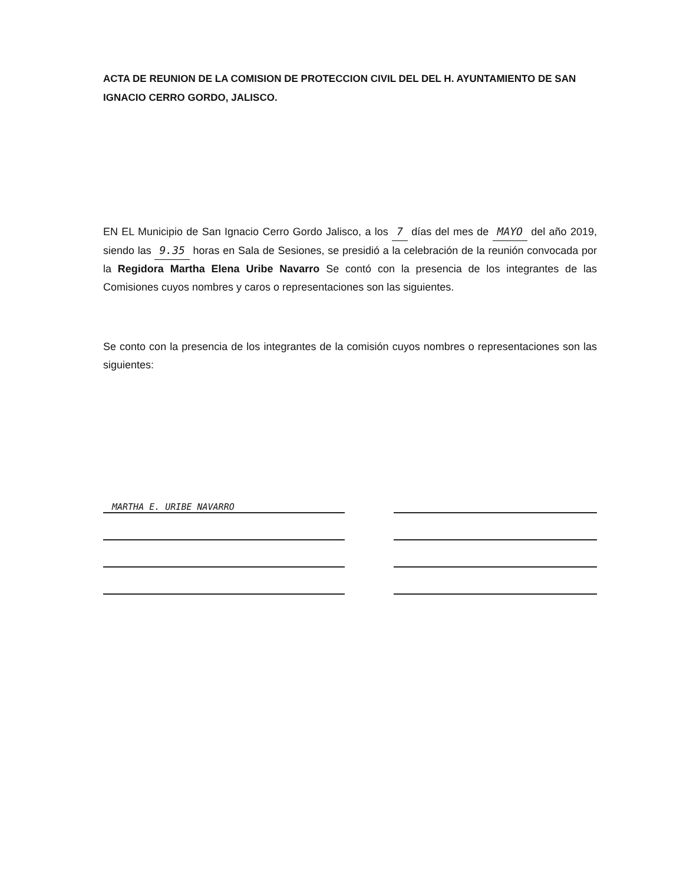ACTA DE REUNION DE LA COMISION DE PROTECCION CIVIL DEL DEL H. AYUNTAMIENTO DE SAN IGNACIO CERRO GORDO, JALISCO.
EN EL Municipio de San Ignacio Cerro Gordo Jalisco, a los 7 días del mes de MAYO del año 2019, siendo las 9.35 horas en Sala de Sesiones, se presidió a la celebración de la reunión convocada por la Regidora Martha Elena Uribe Navarro Se contó con la presencia de los integrantes de las Comisiones cuyos nombres y caros o representaciones son las siguientes.
Se conto con la presencia de los integrantes de la comisión cuyos nombres o representaciones son las siguientes:
MARTHA E. URIBE NAVARRO